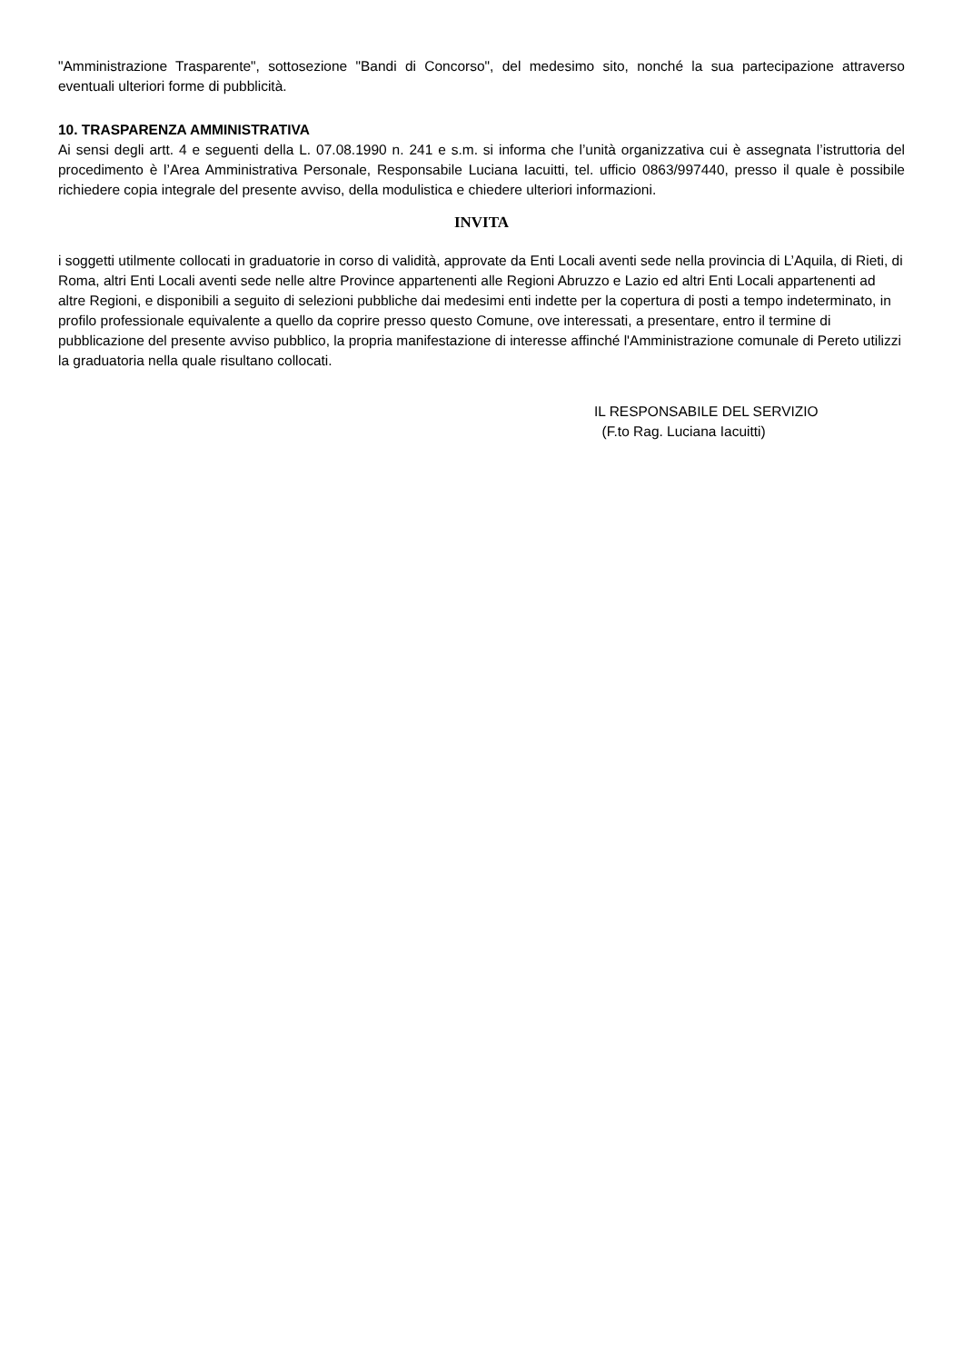"Amministrazione Trasparente", sottosezione "Bandi di Concorso", del medesimo sito, nonché la sua partecipazione attraverso eventuali ulteriori forme di pubblicità.
10. TRASPARENZA AMMINISTRATIVA
Ai sensi degli artt. 4 e seguenti della L. 07.08.1990 n. 241 e s.m. si informa che l’unità organizzativa cui è assegnata l’istruttoria del procedimento è l’Area Amministrativa Personale, Responsabile Luciana Iacuitti, tel. ufficio 0863/997440, presso il quale è possibile richiedere copia integrale del presente avviso, della modulistica e chiedere ulteriori informazioni.
INVITA
i soggetti utilmente collocati in graduatorie in corso di validità, approvate da Enti Locali aventi sede nella provincia di L’Aquila, di Rieti, di Roma, altri Enti Locali aventi sede nelle altre Province appartenenti alle Regioni Abruzzo e Lazio ed altri Enti Locali appartenenti ad altre Regioni, e disponibili a seguito di selezioni pubbliche dai medesimi enti indette per la copertura di posti a tempo indeterminato, in profilo professionale equivalente a quello da coprire presso questo Comune, ove interessati, a presentare, entro il termine di pubblicazione del presente avviso pubblico, la propria manifestazione di interesse affinché l'Amministrazione comunale di Pereto utilizzi la graduatoria nella quale risultano collocati.
IL RESPONSABILE DEL SERVIZIO
(F.to Rag. Luciana Iacuitti)